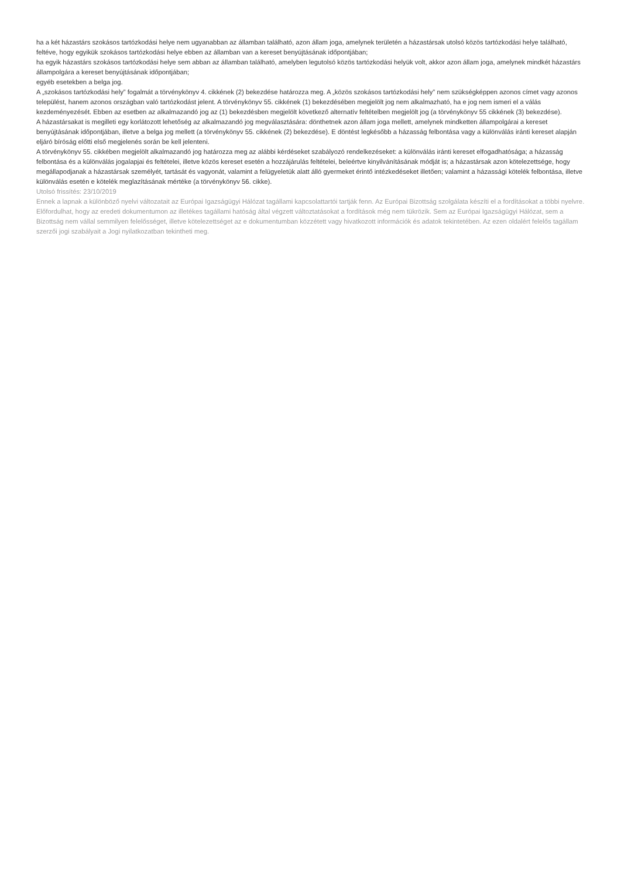ha a két házastárs szokásos tartózkodási helye nem ugyanabban az államban található, azon állam joga, amelynek területén a házastársak utolsó közös tartózkodási helye található, feltéve, hogy egyikük szokásos tartózkodási helye ebben az államban van a kereset benyújtásának időpontjában;
ha egyik házastárs szokásos tartózkodási helye sem abban az államban található, amelyben legutolsó közös tartózkodási helyük volt, akkor azon állam joga, amelynek mindkét házastárs állampolgára a kereset benyújtásának időpontjában;
egyéb esetekben a belga jog.
A „szokásos tartózkodási hely” fogalmát a törvénykönyv 4. cikkének (2) bekezdése határozza meg. A „közös szokásos tartózkodási hely” nem szükségképpen azonos címet vagy azonos települést, hanem azonos országban való tartózkodást jelent. A törvénykönyv 55. cikkének (1) bekezdésében megjelölt jog nem alkalmazható, ha e jog nem ismeri el a válás kezdeményezését. Ebben az esetben az alkalmazandó jog az (1) bekezdésben megjelölt következő alternatív feltételben megjelölt jog (a törvénykönyv 55 cikkének (3) bekezdése).
A házastársakat is megilleti egy korlátozott lehetőség az alkalmazandó jog megválasztására: dönthetnek azon állam joga mellett, amelynek mindketten állampolgárai a kereset benyújtásának időpontjában, illetve a belga jog mellett (a törvénykönyv 55. cikkének (2) bekezdése). E döntést legkésőbb a házasság felbontása vagy a különválás iránti kereset alapján eljáró bíróság előtti első megjelenés során be kell jelenteni.
A törvénykönyv 55. cikkében megjelölt alkalmazandó jog határozza meg az alábbi kérdéseket szabályozó rendelkezéseket: a különválás iránti kereset elfogadhatósága; a házasság felbontása és a különválás jogalapjai és feltételei, illetve közös kereset esetén a hozzájárulás feltételei, beleértve kinyilvánításának módját is; a házastársak azon kötelezettsége, hogy megállapodjanak a házastársak személyét, tartását és vagyonát, valamint a felügyeletük alatt álló gyermeket érintő intézkedéseket illetően; valamint a házassági kötelék felbontása, illetve különválás esetén e kötelék meglazításának mértéke (a törvénykönyv 56. cikke).
Utolsó frissítés: 23/10/2019
Ennek a lapnak a különböző nyelvi változatait az Európai Igazságügyi Hálózat tagállami kapcsolattartói tartják fenn. Az Európai Bizottság szolgálata készíti el a fordításokat a többi nyelvre. Előfordulhat, hogy az eredeti dokumentumon az illetékes tagállami hatóság által végzett változtatásokat a fordítások még nem tükrözik. Sem az Európai Igazságügyi Hálózat, sem a Bizottság nem vállal semmilyen felelősséget, illetve kötelezettséget az e dokumentumban közzétett vagy hivatkozott információk és adatok tekintetében. Az ezen oldalért felelős tagállam szerzői jogi szabályait a Jogi nyilatkozatban tekintheti meg.